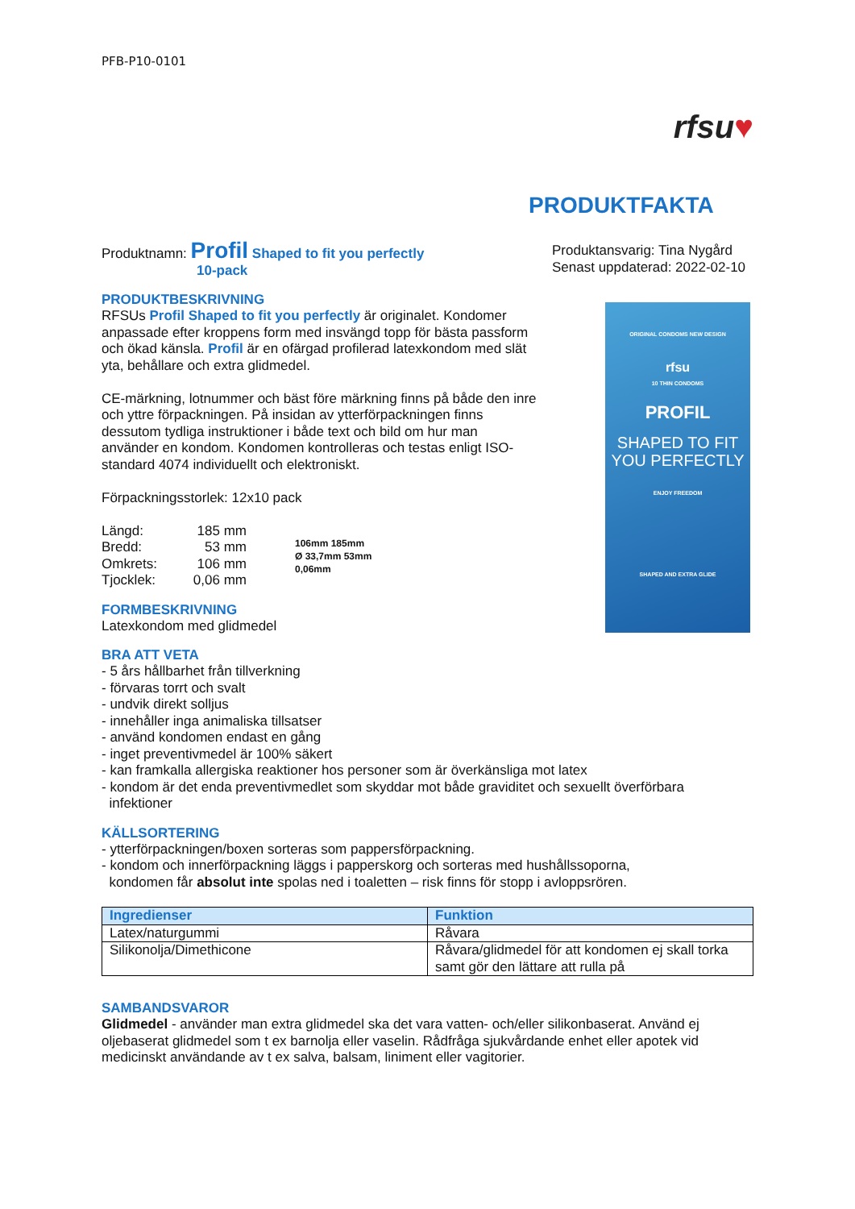PFB-P10-0101
rfsu♥
PRODUKTFAKTA
Produktnamn: Profil Shaped to fit you perfectly
10-pack
Produktansvarig: Tina Nygård
Senast uppdaterad: 2022-02-10
ORIGINAL CONDOMS NEW DESIGN
rfsu
10 THIN CONDOMS
PROFIL
SHAPED TO FIT YOU PERFECTLY
ENJOY FREEDOM
SHAPED AND EXTRA GLIDE
PRODUKTBESKRIVNING
RFSUs Profil Shaped to fit you perfectly är originalet. Kondomer anpassade efter kroppens form med insvängd topp för bästa passform och ökad känsla. Profil är en ofärgad profilerad latexkondom med slät yta, behållare och extra glidmedel.
CE-märkning, lotnummer och bäst före märkning finns på både den inre och yttre förpackningen. På insidan av ytterförpackningen finns dessutom tydliga instruktioner i både text och bild om hur man använder en kondom. Kondomen kontrolleras och testas enligt ISO-standard 4074 individuellt och elektroniskt.
Förpackningsstorlek: 12x10 pack
| Längd: | 185 mm |
| Bredd: | 53 mm |
| Omkrets: | 106 mm |
| Tjocklek: | 0,06 mm |
106mm 185mm
Ø 33,7mm 53mm
0,06mm
FORMBESKRIVNING
Latexkondom med glidmedel
BRA ATT VETA
- 5 års hållbarhet från tillverkning
- förvaras torrt och svalt
- undvik direkt solljus
- innehåller inga animaliska tillsatser
- använd kondomen endast en gång
- inget preventivmedel är 100% säkert
- kan framkalla allergiska reaktioner hos personer som är överkänsliga mot latex
- kondom är det enda preventivmedlet som skyddar mot både graviditet och sexuellt överförbara
infektioner
KÄLLSORTERING
- ytterförpackningen/boxen sorteras som pappersförpackning.
- kondom och innerförpackning läggs i papperskorg och sorteras med hushållssoporna,
kondomen får absolut inte spolas ned i toaletten – risk finns för stopp i avloppsrören.
| Ingredienser | Funktion |
| --- | --- |
| Latex/naturgummi | Råvara |
| Silikonolja/Dimethicone | Råvara/glidmedel för att kondomen ej skall torka samt gör den lättare att rulla på |
SAMBANDSVAROR
Glidmedel - använder man extra glidmedel ska det vara vatten- och/eller silikonbaserat. Använd ej oljebaserat glidmedel som t ex barnolja eller vaselin. Rådfråga sjukvårdande enhet eller apotek vid medicinskt användande av t ex salva, balsam, liniment eller vagitorier.